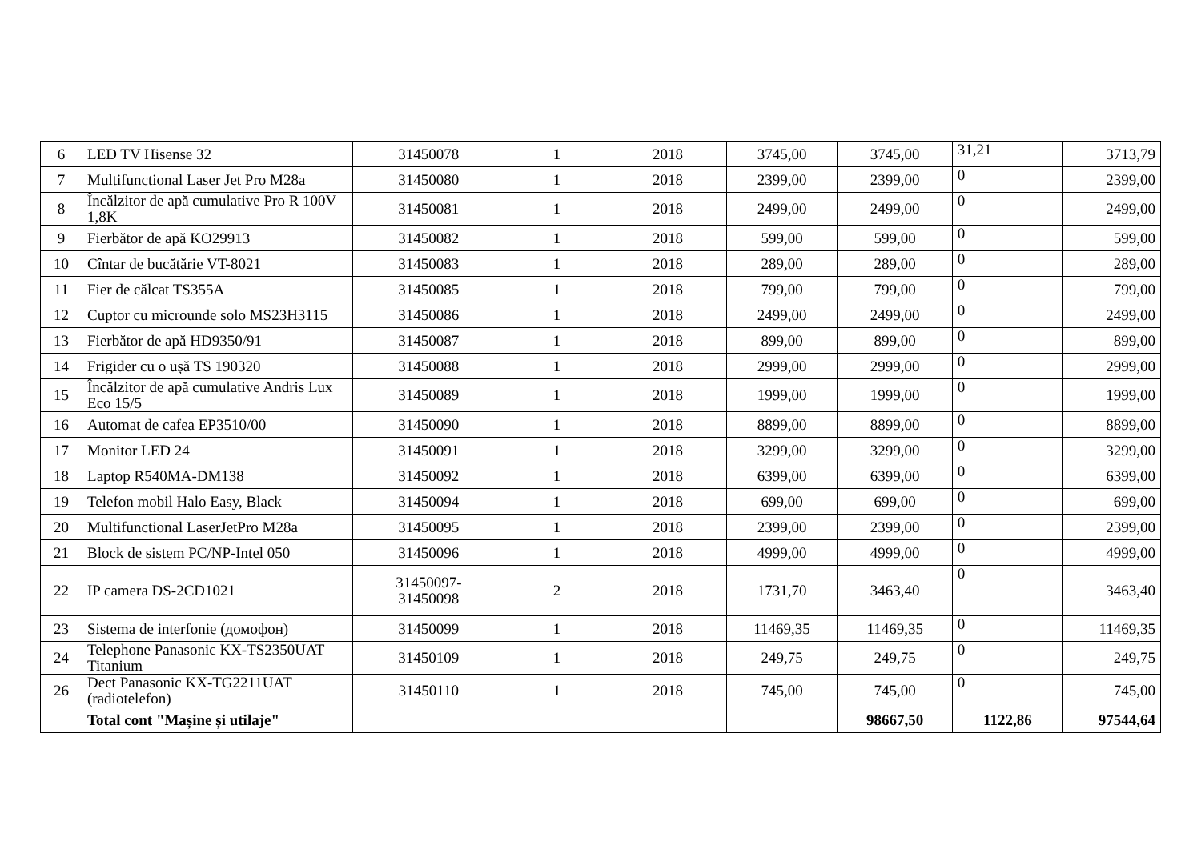| 6 | LED TV Hisense 32 | 31450078 | 1 | 2018 | 3745,00 | 3745,00 | 31,21 | 3713,79 |
| 7 | Multifunctional Laser Jet Pro M28a | 31450080 | 1 | 2018 | 2399,00 | 2399,00 | 0 | 2399,00 |
| 8 | Încălzitor de apă cumulative Pro R 100V 1,8K | 31450081 | 1 | 2018 | 2499,00 | 2499,00 | 0 | 2499,00 |
| 9 | Fierbător de apă KO29913 | 31450082 | 1 | 2018 | 599,00 | 599,00 | 0 | 599,00 |
| 10 | Cîntar de bucătărie VT-8021 | 31450083 | 1 | 2018 | 289,00 | 289,00 | 0 | 289,00 |
| 11 | Fier de călcat TS355A | 31450085 | 1 | 2018 | 799,00 | 799,00 | 0 | 799,00 |
| 12 | Cuptor cu microunde solo MS23H3115 | 31450086 | 1 | 2018 | 2499,00 | 2499,00 | 0 | 2499,00 |
| 13 | Fierbător de apă HD9350/91 | 31450087 | 1 | 2018 | 899,00 | 899,00 | 0 | 899,00 |
| 14 | Frigider cu o ușă TS 190320 | 31450088 | 1 | 2018 | 2999,00 | 2999,00 | 0 | 2999,00 |
| 15 | Încălzitor de apă cumulative Andris Lux Eco 15/5 | 31450089 | 1 | 2018 | 1999,00 | 1999,00 | 0 | 1999,00 |
| 16 | Automat de cafea EP3510/00 | 31450090 | 1 | 2018 | 8899,00 | 8899,00 | 0 | 8899,00 |
| 17 | Monitor LED 24 | 31450091 | 1 | 2018 | 3299,00 | 3299,00 | 0 | 3299,00 |
| 18 | Laptop R540MA-DM138 | 31450092 | 1 | 2018 | 6399,00 | 6399,00 | 0 | 6399,00 |
| 19 | Telefon mobil Halo Easy, Black | 31450094 | 1 | 2018 | 699,00 | 699,00 | 0 | 699,00 |
| 20 | Multifunctional LaserJetPro M28a | 31450095 | 1 | 2018 | 2399,00 | 2399,00 | 0 | 2399,00 |
| 21 | Block de sistem PC/NP-Intel 050 | 31450096 | 1 | 2018 | 4999,00 | 4999,00 | 0 | 4999,00 |
| 22 | IP camera DS-2CD1021 | 31450097- 31450098 | 2 | 2018 | 1731,70 | 3463,40 | 0 | 3463,40 |
| 23 | Sistema de interfonie (домофон) | 31450099 | 1 | 2018 | 11469,35 | 11469,35 | 0 | 11469,35 |
| 24 | Telephone Panasonic KX-TS2350UAT Titanium | 31450109 | 1 | 2018 | 249,75 | 249,75 | 0 | 249,75 |
| 26 | Dect Panasonic KX-TG2211UAT (radiotelefon) | 31450110 | 1 | 2018 | 745,00 | 745,00 | 0 | 745,00 |
| | Total cont "Mașine și utilaje" | | | | | 98667,50 | 1122,86 | 97544,64 |